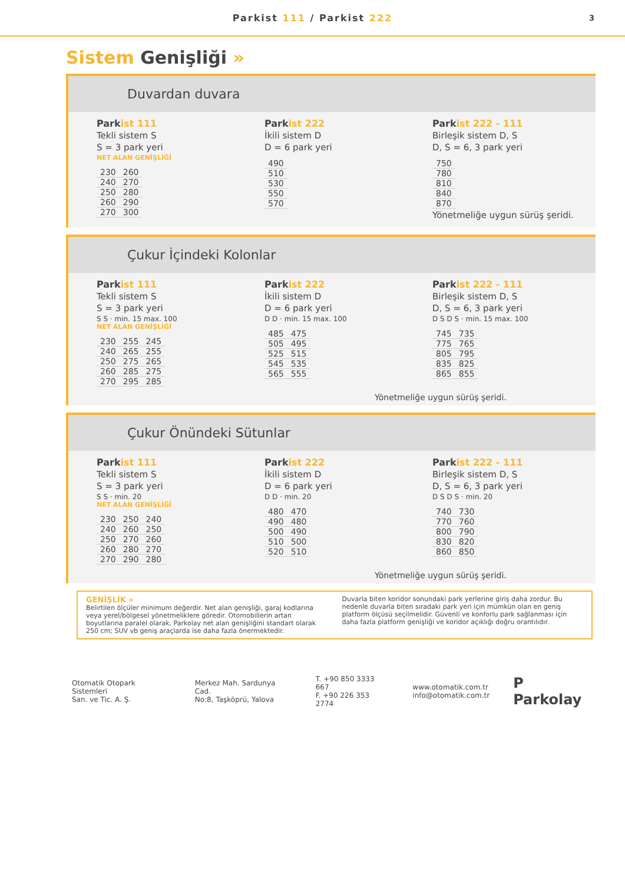Parkist 111 / Parkist 222 3
Sistem Genişliği »
Duvardan duvara
Parkist 111
Tekli sistem S
S = 3 park yeri
NET ALAN GENİŞLİĞİ
| 230 | 260 |
| 240 | 270 |
| 250 | 280 |
| 260 | 290 |
| 270 | 300 |
Parkist 222
İkili sistem D
D = 6 park yeri
| 490 |
| 510 |
| 530 |
| 550 |
| 570 |
Parkist 222 - 111
Birleşik sistem D, S
D, S = 6, 3 park yeri
| 750 |
| 780 |
| 810 |
| 840 |
| 870 |
Yönetmeliğe uygun sürüş şeridi.
Çukur İçindeki Kolonlar
Parkist 111
Tekli sistem S
S = 3 park yeri
S S · min. 15 max. 100
NET ALAN GENİŞLİĞİ
| 230 | 255 | 245 |
| 240 | 265 | 255 |
| 250 | 275 | 265 |
| 260 | 285 | 275 |
| 270 | 295 | 285 |
Parkist 222
İkili sistem D
D = 6 park yeri
D D · min. 15 max. 100
| 485 | 475 |
| 505 | 495 |
| 525 | 515 |
| 545 | 535 |
| 565 | 555 |
Parkist 222 - 111
Birleşik sistem D, S
D, S = 6, 3 park yeri
D S D S · min. 15 max. 100
| 745 | 735 |
| 775 | 765 |
| 805 | 795 |
| 835 | 825 |
| 865 | 855 |
Yönetmeliğe uygun sürüş şeridi.
Çukur Önündeki Sütunlar
Parkist 111
Tekli sistem S
S = 3 park yeri
S S · min. 20
NET ALAN GENİŞLİĞİ
| 230 | 250 | 240 |
| 240 | 260 | 250 |
| 250 | 270 | 260 |
| 260 | 280 | 270 |
| 270 | 290 | 280 |
Parkist 222
İkili sistem D
D = 6 park yeri
D D · min. 20
| 480 | 470 |
| 490 | 480 |
| 500 | 490 |
| 510 | 500 |
| 520 | 510 |
Parkist 222 - 111
Birleşik sistem D, S
D, S = 6, 3 park yeri
D S D S · min. 20
| 740 | 730 |
| 770 | 760 |
| 800 | 790 |
| 830 | 820 |
| 860 | 850 |
Yönetmeliğe uygun sürüş şeridi.
GENİŞLİK »
Belirtilen ölçüler minimum değerdir. Net alan genişliği, garaj kodlarına veya yerel/bölgesel yönetmeliklere göredir. Otomobillerin artan boyutlarına paralel olarak, Parkolay net alan genişliğini standart olarak 250 cm; SUV vb geniş araçlarda ise daha fazla önermektedir.
Duvarla biten koridor sonundaki park yerlerine giriş daha zordur. Bu nedenle duvarla biten sıradaki park yeri için mümkün olan en geniş platform ölçüsü seçilmelidir. Güvenli ve konforlu park sağlanması için daha fazla platform genişliği ve koridor açıklığı doğru orantılıdır.
Otomatik Otopark Sistemleri
San. ve Tic. A. Ş.
Merkez Mah. Sardunya Cad.
No:8, Taşköprü, Yalova
T. +90 850 3333 667
F. +90 226 353 2774
www.otomatik.com.tr
info@otomatik.com.tr
P Parkolay